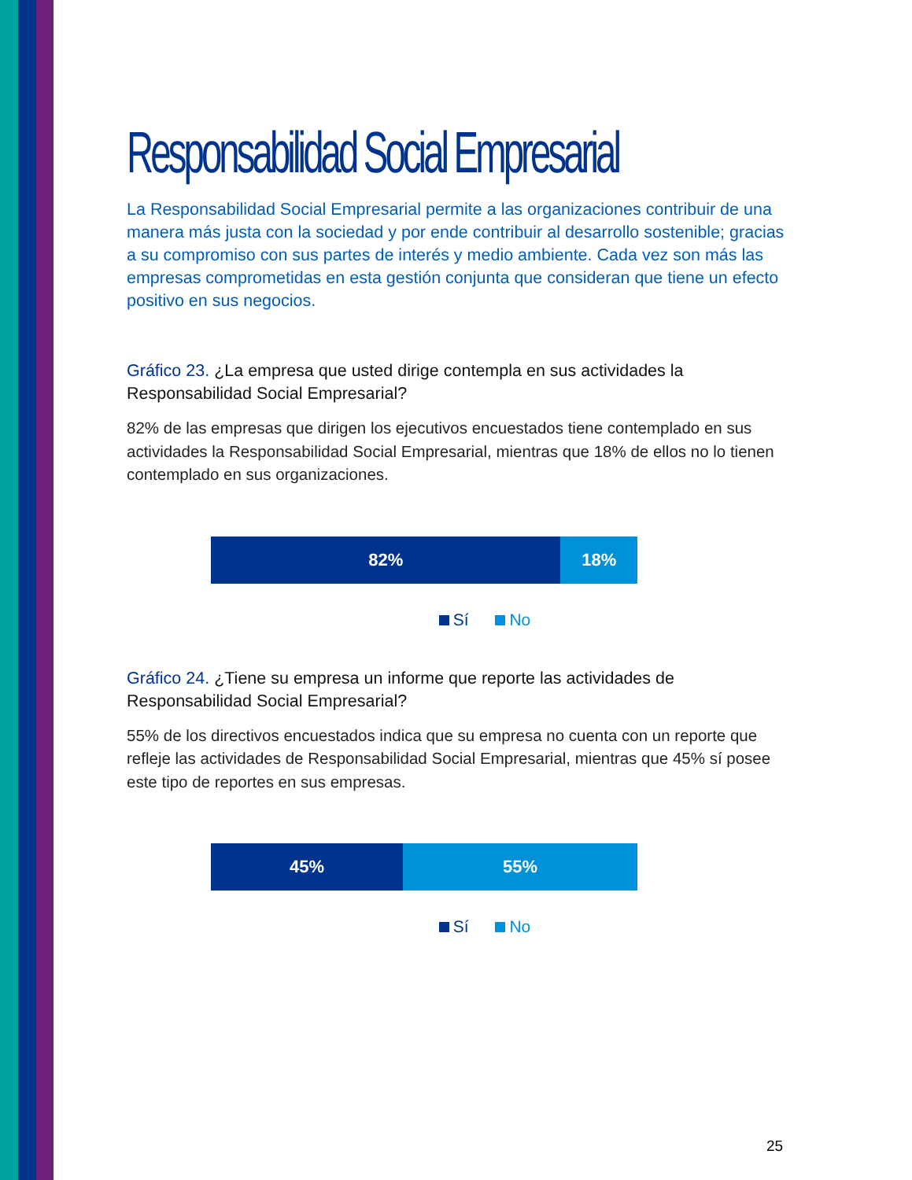Responsabilidad Social Empresarial
La Responsabilidad Social Empresarial permite a las organizaciones contribuir de una manera más justa con la sociedad y por ende contribuir al desarrollo sostenible; gracias a su compromiso con sus partes de interés y medio ambiente. Cada vez son más las empresas comprometidas en esta gestión conjunta que consideran que tiene un efecto positivo en sus negocios.
Gráfico 23. ¿La empresa que usted dirige contempla en sus actividades la Responsabilidad Social Empresarial?
82% de las empresas que dirigen los ejecutivos encuestados tiene contemplado en sus actividades la Responsabilidad Social Empresarial, mientras que 18% de ellos no lo tienen contemplado en sus organizaciones.
82% 18%
Sí No
Gráfico 24. ¿Tiene su empresa un informe que reporte las actividades de Responsabilidad Social Empresarial?
55% de los directivos encuestados indica que su empresa no cuenta con un reporte que refleje las actividades de Responsabilidad Social Empresarial, mientras que 45% sí posee este tipo de reportes en sus empresas.
45% 55%
Sí No
25